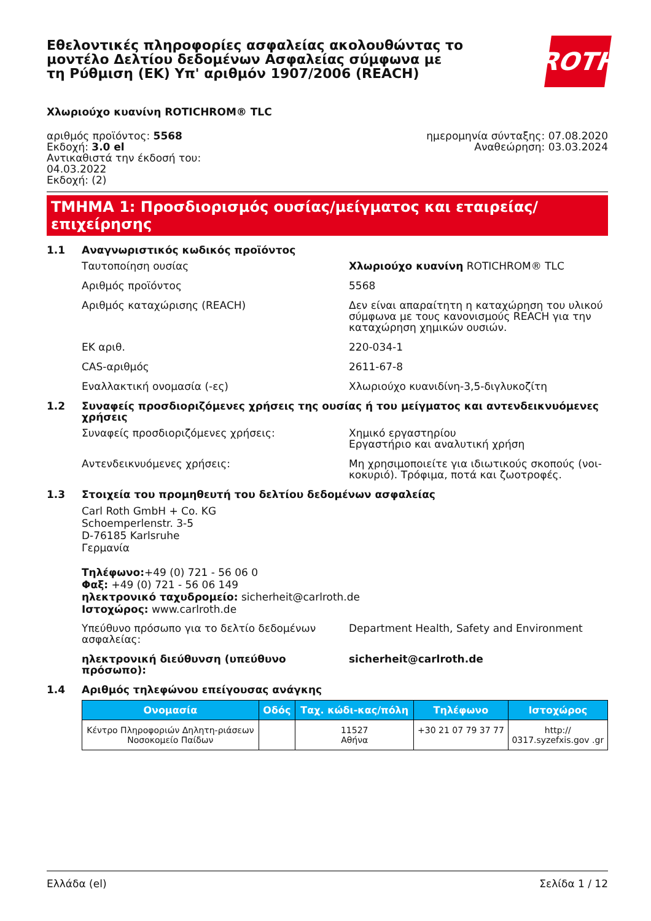Εθελοντικές πληροφορίες ασφαλείας ακολουθώντας το μοντέλο Δελτίου δεδομένων Ασφαλείας σύμφωνα με τη Ρύθμιση (ΕΚ) Υπ' αριθμόν 1907/2006 (REACH)
ROTH
Χλωριούχο κυανίνη ROTICHROM® TLC
αριθμός προϊόντος: 5568
Εκδοχή: 3.0 el
Αντικαθιστά την έκδοσή του:
04.03.2022
Εκδοχή: (2)
ημερομηνία σύνταξης: 07.08.2020
Αναθεώρηση: 03.03.2024
ΤΜΗΜΑ 1: Προσδιορισμός ουσίας/μείγματος και εταιρείας/επιχείρησης
1.1 Αναγνωριστικός κωδικός προϊόντος
Ταυτοποίηση ουσίας Χλωριούχο κυανίνη ROTICHROM® TLC
Αριθμός προϊόντος 5568
Αριθμός καταχώρισης (REACH) Δεν είναι απαραίτητη η καταχώρηση του υλικού σύμφωνα με τους κανονισμούς REACH για την καταχώρηση χημικών ουσιών.
ΕΚ αριθ. 220-034-1
CAS-αριθμός 2611-67-8
Εναλλακτική ονομασία (-ες) Χλωριούχο κυανιδίνη-3,5-διγλυκοζίτη
1.2 Συναφείς προσδιοριζόμενες χρήσεις της ουσίας ή του μείγματος και αντενδεικνυόμενες χρήσεις
Συναφείς προσδιοριζόμενες χρήσεις: Χημικό εργαστηρίου
Εργαστήριο και αναλυτική χρήση
Αντενδεικνυόμενες χρήσεις: Μη χρησιμοποιείτε για ιδιωτικούς σκοπούς (νοι-κοκυριό). Τρόφιμα, ποτά και ζωοτροφές.
1.3 Στοιχεία του προμηθευτή του δελτίου δεδομένων ασφαλείας
Carl Roth GmbH + Co. KG
Schoemperlenstr. 3-5
D-76185 Karlsruhe
Γερμανία
Τηλέφωνο:+49 (0) 721 - 56 06 0
Φαξ: +49 (0) 721 - 56 06 149
ηλεκτρονικό ταχυδρομείο: sicherheit@carlroth.de
Ιστοχώρος: www.carlroth.de
Υπεύθυνο πρόσωπο για το δελτίο δεδομένων ασφαλείας:
Department Health, Safety and Environment
ηλεκτρονική διεύθυνση (υπεύθυνο πρόσωπο): sicherheit@carlroth.de
1.4 Αριθμός τηλεφώνου επείγουσας ανάγκης
| Ονομασία | Οδός | Ταχ. κώδι-κας/πόλη | Τηλέφωνο | Ιστοχώρος |
| --- | --- | --- | --- | --- |
| Κέντρο Πληροφοριών Δηλητη-ριάσεων Νοσοκομείο Παίδων | | 11527 Αθήνα | +30 21 07 79 37 77 | http:// 0317.syzefxis.gov .gr |
Ελλάδα (el) Σελίδα 1 / 12